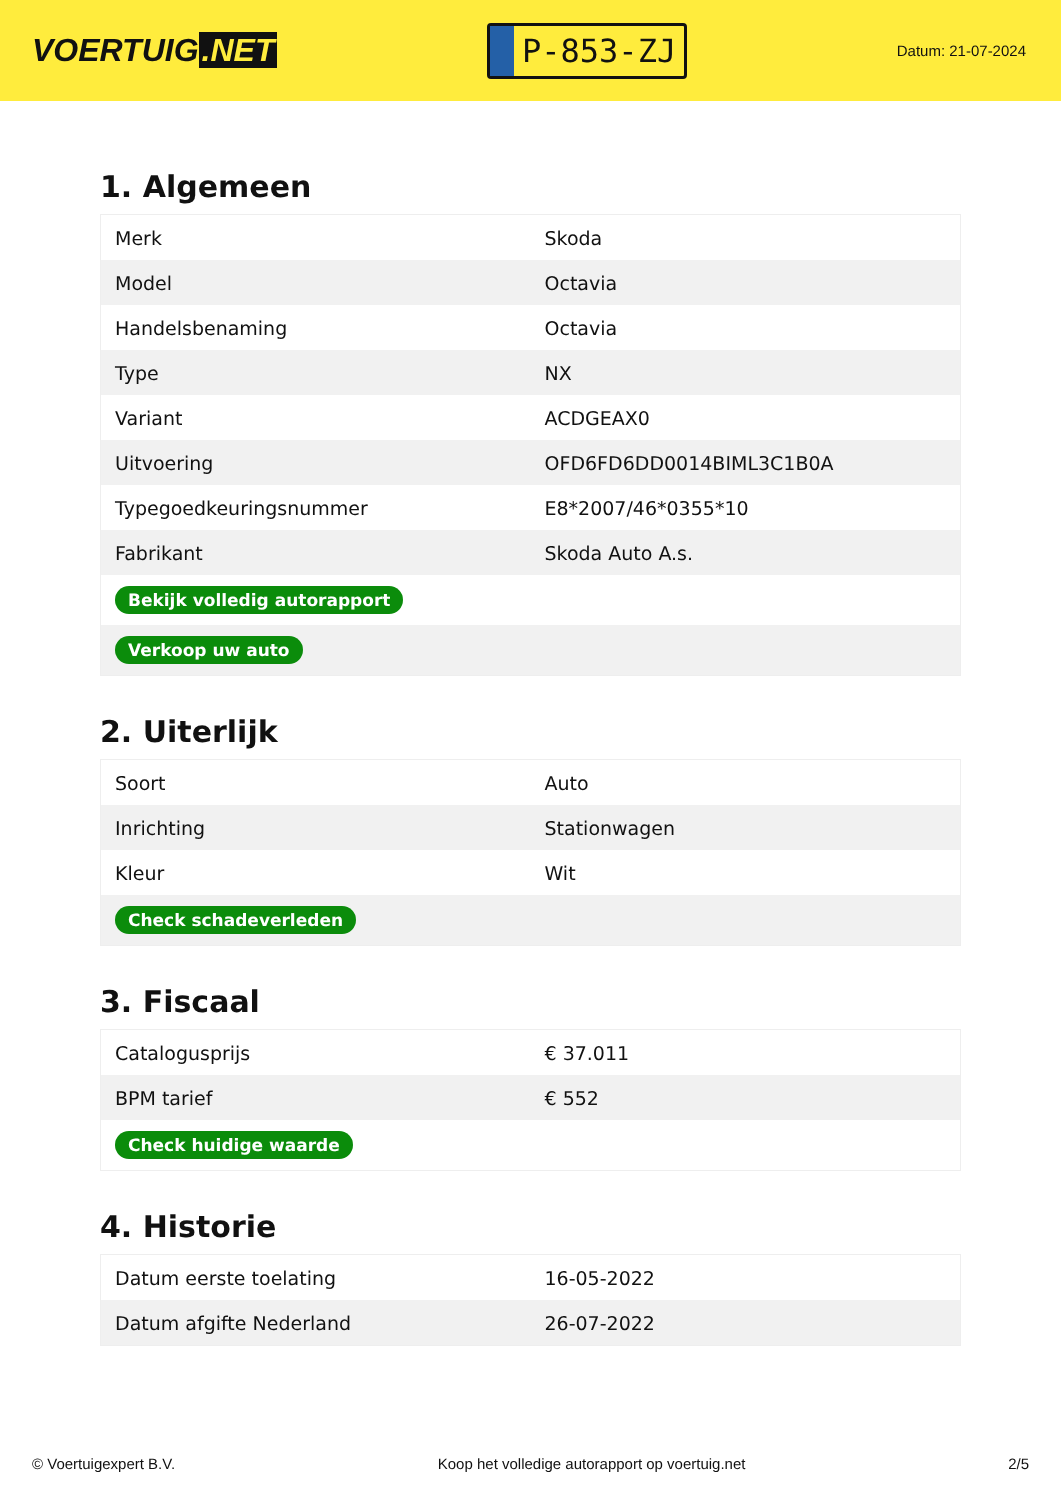VOERTUIG.NET
P-853-ZJ
Datum: 21-07-2024
1. Algemeen
| Merk | Skoda |
| Model | Octavia |
| Handelsbenaming | Octavia |
| Type | NX |
| Variant | ACDGEAX0 |
| Uitvoering | OFD6FD6DD0014BIML3C1B0A |
| Typegoedkeuringsnummer | E8*2007/46*0355*10 |
| Fabrikant | Skoda Auto A.s. |
| Bekijk volledig autorapport | |
| Verkoop uw auto | |
2. Uiterlijk
| Soort | Auto |
| Inrichting | Stationwagen |
| Kleur | Wit |
| Check schadeverleden | |
3. Fiscaal
| Catalogusprijs | € 37.011 |
| BPM tarief | € 552 |
| Check huidige waarde | |
4. Historie
| Datum eerste toelating | 16-05-2022 |
| Datum afgifte Nederland | 26-07-2022 |
© Voertuigexpert B.V. Koop het volledige autorapport op voertuig.net 2/5